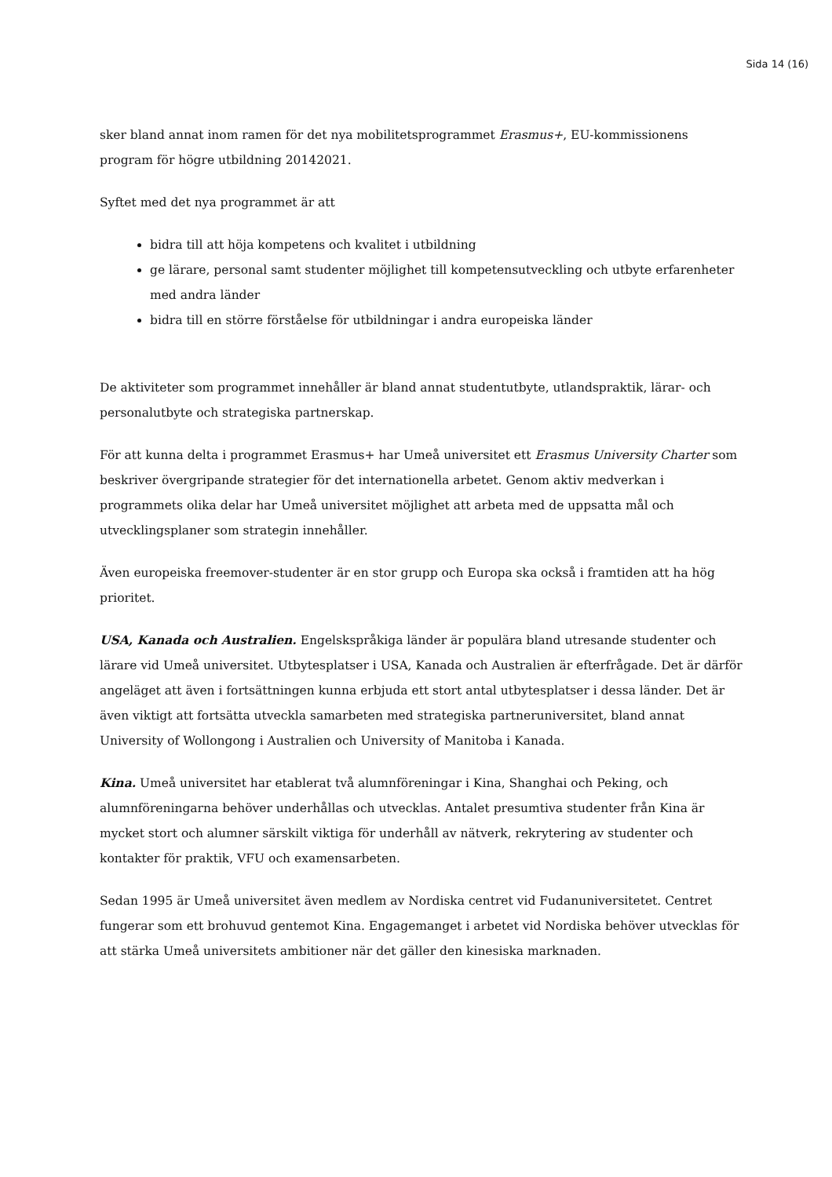Sida 14 (16)
sker bland annat inom ramen för det nya mobilitetsprogrammet Erasmus+, EU-kommissionens program för högre utbildning 20142021.
Syftet med det nya programmet är att
bidra till att höja kompetens och kvalitet i utbildning
ge lärare, personal samt studenter möjlighet till kompetensutveckling och utbyte erfarenheter med andra länder
bidra till en större förståelse för utbildningar i andra europeiska länder
De aktiviteter som programmet innehåller är bland annat studentutbyte, utlandspraktik, lärar- och personalutbyte och strategiska partnerskap.
För att kunna delta i programmet Erasmus+ har Umeå universitet ett Erasmus University Charter som beskriver övergripande strategier för det internationella arbetet. Genom aktiv medverkan i programmets olika delar har Umeå universitet möjlighet att arbeta med de uppsatta mål och utvecklingsplaner som strategin innehåller.
Även europeiska freemover-studenter är en stor grupp och Europa ska också i framtiden att ha hög prioritet.
USA, Kanada och Australien. Engelskspråkiga länder är populära bland utresande studenter och lärare vid Umeå universitet. Utbytesplatser i USA, Kanada och Australien är efterfrågade. Det är därför angeläget att även i fortsättningen kunna erbjuda ett stort antal utbytesplatser i dessa länder. Det är även viktigt att fortsätta utveckla samarbeten med strategiska partneruniversitet, bland annat University of Wollongong i Australien och University of Manitoba i Kanada.
Kina. Umeå universitet har etablerat två alumnföreningar i Kina, Shanghai och Peking, och alumnföreningarna behöver underhållas och utvecklas. Antalet presumtiva studenter från Kina är mycket stort och alumner särskilt viktiga för underhåll av nätverk, rekrytering av studenter och kontakter för praktik, VFU och examensarbeten.
Sedan 1995 är Umeå universitet även medlem av Nordiska centret vid Fudanuniversitetet. Centret fungerar som ett brohuvud gentemot Kina. Engagemanget i arbetet vid Nordiska behöver utvecklas för att stärka Umeå universitets ambitioner när det gäller den kinesiska marknaden.